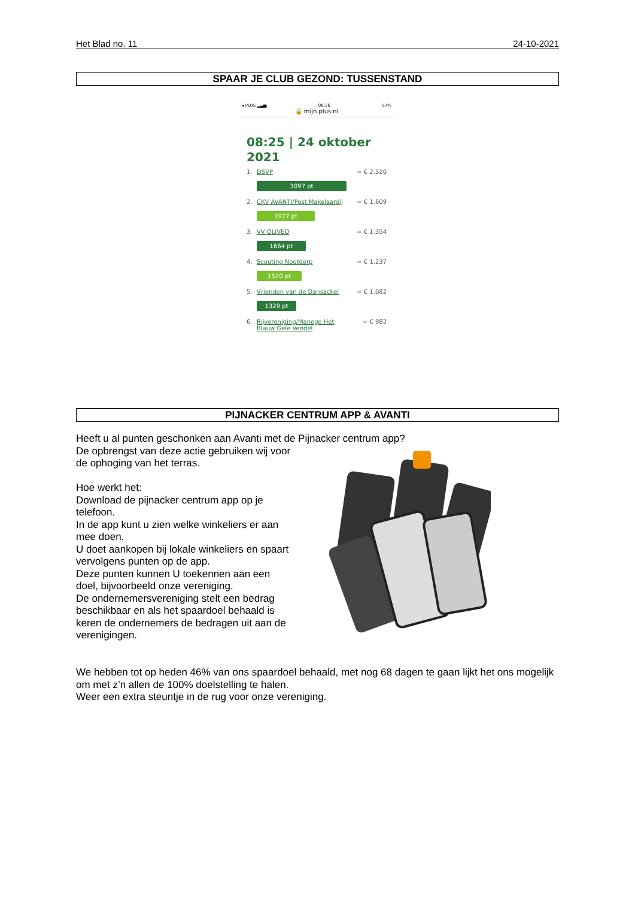Het Blad no. 11 24-10-2021
SPAAR JE CLUB GEZOND: TUSSENSTAND
◂ PLUS ▂▃▅ 08:26 57%
🔒 mijn.plus.nl
08:25 | 24 oktober 2021
1. DSVP = € 2.520
3097 pt
2. CKV AVANTI/Post Makelaardij = € 1.609
1977 pt
3. VV OLIVEO = € 1.354
1664 pt
4. Scouting Nootdorp = € 1.237
1520 pt
5. Vrienden van de Dansacker = € 1.082
1329 pt
6. Rijvereniging/Manege Het Blauw Gele Vendel = € 982
PIJNACKER CENTRUM APP & AVANTI
Heeft u al punten geschonken aan Avanti met de Pijnacker centrum app?
De opbrengst van deze actie gebruiken wij voor de ophoging van het terras.
Hoe werkt het:
Download de pijnacker centrum app op je telefoon.
In de app kunt u zien welke winkeliers er aan mee doen.
U doet aankopen bij lokale winkeliers en spaart vervolgens punten op de app.
Deze punten kunnen U toekennen aan een doel, bijvoorbeeld onze vereniging.
De ondernemersvereniging stelt een bedrag beschikbaar en als het spaardoel behaald is keren de ondernemers de bedragen uit aan de verenigingen.
We hebben tot op heden 46% van ons spaardoel behaald, met nog 68 dagen te gaan lijkt het ons mogelijk om met z’n allen de 100% doelstelling te halen.
Weer een extra steuntje in de rug voor onze vereniging.